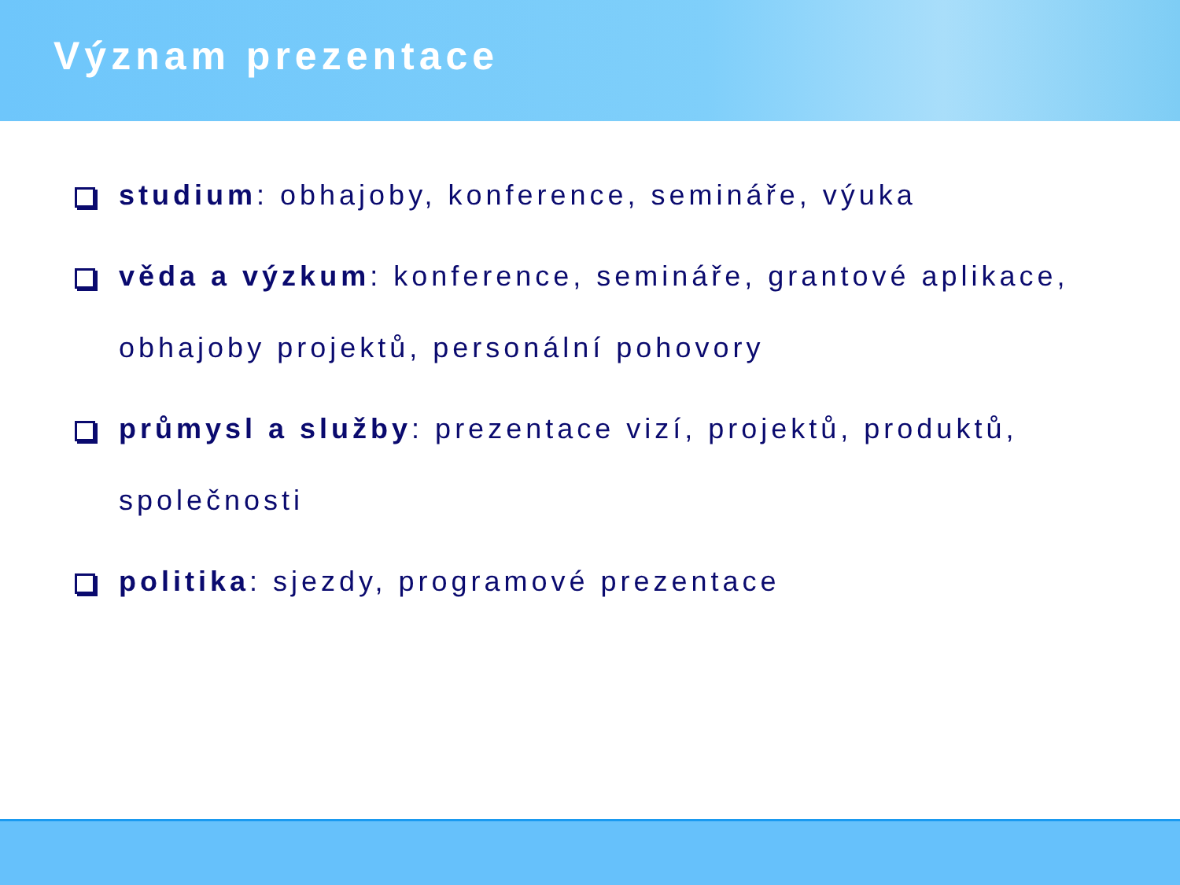Význam prezentace
studium: obhajoby, konference, semináře, výuka
věda a výzkum: konference, semináře, grantové aplikace, obhajoby projektů, personální pohovory
průmysl a služby: prezentace vizí, projektů, produktů, společnosti
politika: sjezdy, programové prezentace